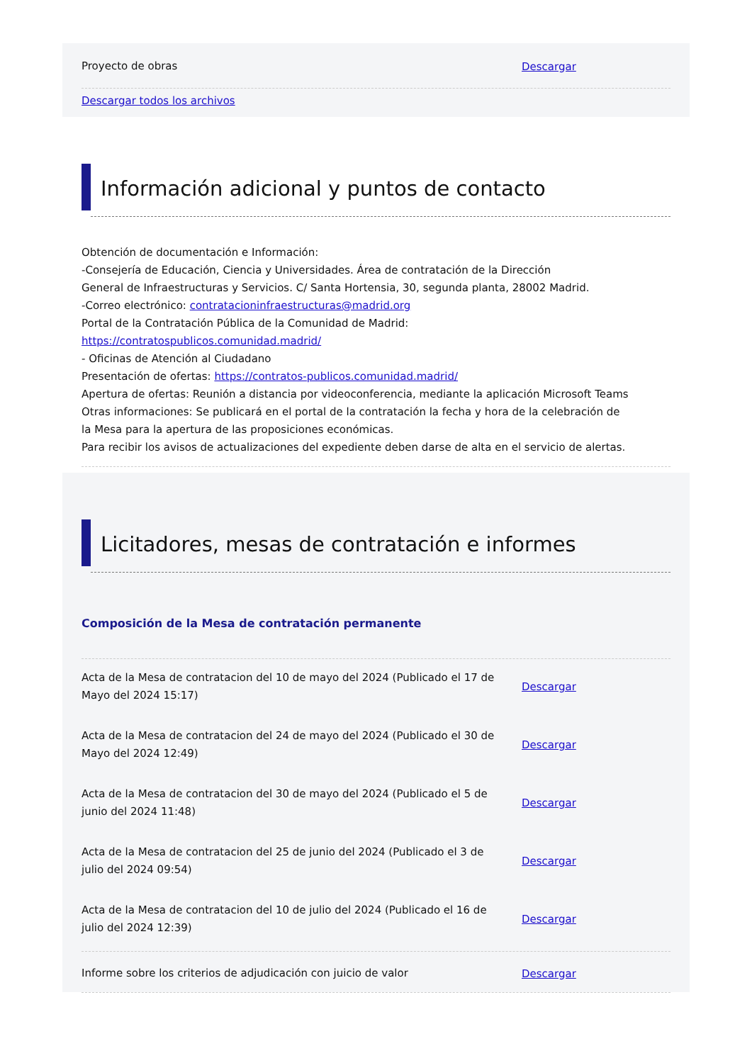Proyecto de obras
Descargar
Descargar todos los archivos
Información adicional y puntos de contacto
Obtención de documentación e Información:
-Consejería de Educación, Ciencia y Universidades. Área de contratación de la Dirección
General de Infraestructuras y Servicios. C/ Santa Hortensia, 30, segunda planta, 28002 Madrid.
-Correo electrónico: contratacioninfraestructuras@madrid.org
Portal de la Contratación Pública de la Comunidad de Madrid:
https://contratospublicos.comunidad.madrid/
- Oficinas de Atención al Ciudadano
Presentación de ofertas: https://contratos-publicos.comunidad.madrid/
Apertura de ofertas: Reunión a distancia por videoconferencia, mediante la aplicación Microsoft Teams
Otras informaciones: Se publicará en el portal de la contratación la fecha y hora de la celebración de
la Mesa para la apertura de las proposiciones económicas.
Para recibir los avisos de actualizaciones del expediente deben darse de alta en el servicio de alertas.
Licitadores, mesas de contratación e informes
Composición de la Mesa de contratación permanente
Acta de la Mesa de contratacion del 10 de mayo del 2024 (Publicado el 17 de Mayo del 2024 15:17)
Descargar
Acta de la Mesa de contratacion del 24 de mayo del 2024 (Publicado el 30 de Mayo del 2024 12:49)
Descargar
Acta de la Mesa de contratacion del 30 de mayo del 2024 (Publicado el 5 de junio del 2024 11:48)
Descargar
Acta de la Mesa de contratacion del 25 de junio del 2024 (Publicado el 3 de julio del 2024 09:54)
Descargar
Acta de la Mesa de contratacion del 10 de julio del 2024 (Publicado el 16 de julio del 2024 12:39)
Descargar
Informe sobre los criterios de adjudicación con juicio de valor
Descargar